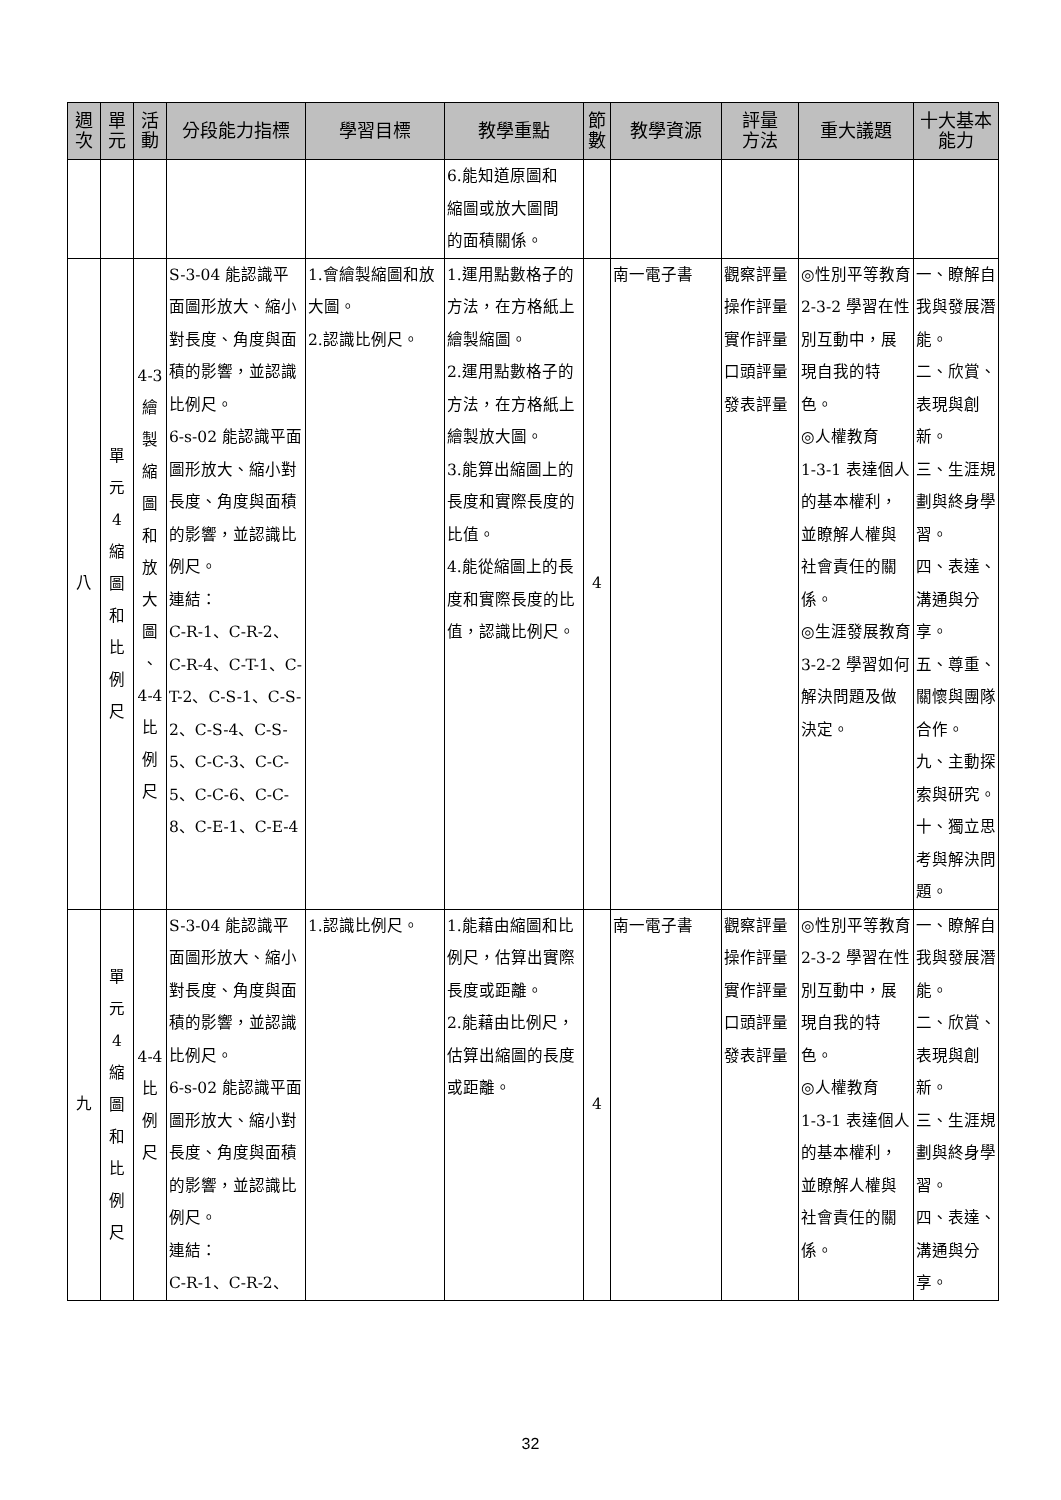| 週 次 | 單 元 | 活 動 | 分段能力指標 | 學習目標 | 教學重點 | 節 數 | 教學資源 | 評量 方法 | 重大議題 | 十大基本 能力 |
| --- | --- | --- | --- | --- | --- | --- | --- | --- | --- | --- |
| | | | | | 6.能知道原圖和 縮圖或放大圖間 的面積關係。 | | | | | |
| 八 | 單 元 4 縮 圖 和 比 例 尺 | 4-3 繪 製 縮 圖 和 放 大 圖 、 4-4 比 例 尺 | S-3-04 能認識平面圖形放大、縮小對長度、角度與面積的影響，並認識比例尺。 6-s-02 能認識平面圖形放大、縮小對長度、角度與面積的影響，並認識比例尺。 連結： C-R-1、C-R-2、C-R-4、C-T-1、C-T-2、C-S-1、C-S-2、C-S-4、C-S-5、C-C-3、C-C-5、C-C-6、C-C-8、C-E-1、C-E-4 | 1.會繪製縮圖和放大圖。 2.認識比例尺。 | 1.運用點數格子的方法，在方格紙上繪製縮圖。 2.運用點數格子的方法，在方格紙上繪製放大圖。 3.能算出縮圖上的長度和實際長度的比值。 4.能從縮圖上的長度和實際長度的比值，認識比例尺。 | 4 | 南一電子書 | 觀察評量 操作評量 實作評量 口頭評量 發表評量 | ◎性別平等教育 2-3-2 學習在性別互動中，展現自我的特色。 ◎人權教育 1-3-1 表達個人的基本權利，並瞭解人權與社會責任的關係。 ◎生涯發展教育 3-2-2 學習如何解決問題及做決定。 | 一、瞭解自我與發展潛能。 二、欣賞、表現與創新。 三、生涯規劃與終身學習。 四、表達、溝通與分享。 五、尊重、關懷與團隊合作。 九、主動探索與研究。 十、獨立思考與解決問題。 |
| 九 | 單 元 4 縮 圖 和 比 例 尺 | 4-4 比 例 尺 | S-3-04 能認識平面圖形放大、縮小對長度、角度與面積的影響，並認識比例尺。 6-s-02 能認識平面圖形放大、縮小對長度、角度與面積的影響，並認識比例尺。 連結： C-R-1、C-R-2、 | 1.認識比例尺。 | 1.能藉由縮圖和比例尺，估算出實際長度或距離。 2.能藉由比例尺，估算出縮圖的長度或距離。 | 4 | 南一電子書 | 觀察評量 操作評量 實作評量 口頭評量 發表評量 | ◎性別平等教育 2-3-2 學習在性別互動中，展現自我的特色。 ◎人權教育 1-3-1 表達個人的基本權利，並瞭解人權與社會責任的關係。 | 一、瞭解自我與發展潛能。 二、欣賞、表現與創新。 三、生涯規劃與終身學習。 四、表達、溝通與分享。 |
32